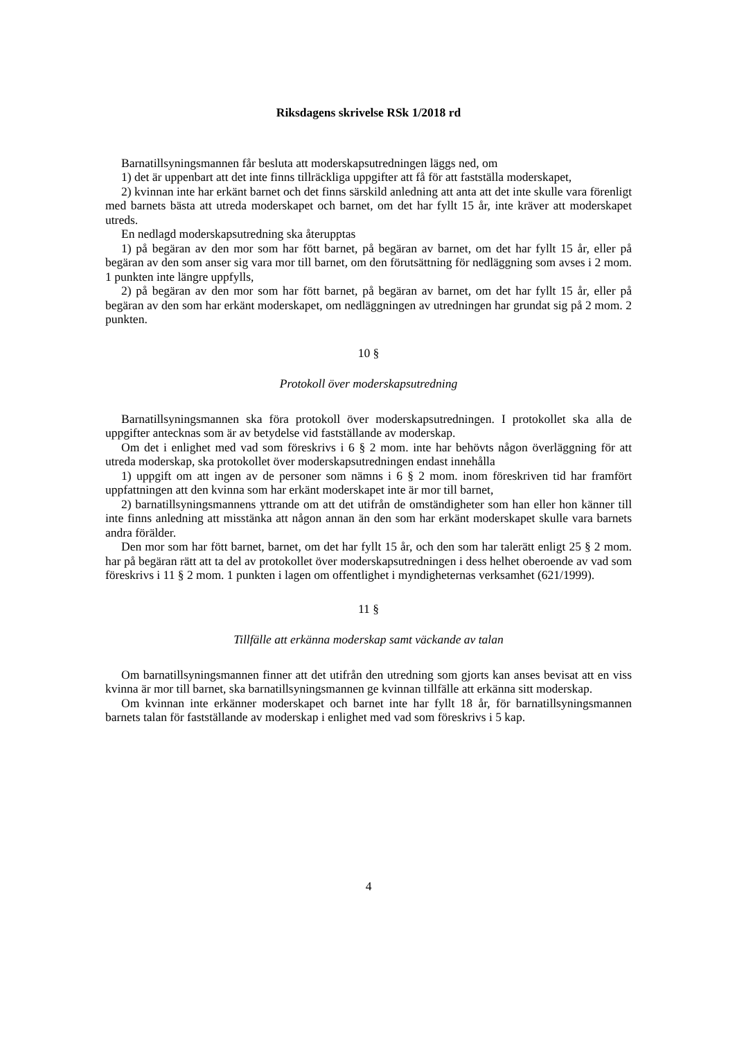Riksdagens skrivelse RSk 1/2018 rd
Barnatillsyningsmannen får besluta att moderskapsutredningen läggs ned, om
1) det är uppenbart att det inte finns tillräckliga uppgifter att få för att fastställa moderskapet,
2) kvinnan inte har erkänt barnet och det finns särskild anledning att anta att det inte skulle vara förenligt med barnets bästa att utreda moderskapet och barnet, om det har fyllt 15 år, inte kräver att moderskapet utreds.
En nedlagd moderskapsutredning ska återupptas
1) på begäran av den mor som har fött barnet, på begäran av barnet, om det har fyllt 15 år, eller på begäran av den som anser sig vara mor till barnet, om den förutsättning för nedläggning som avses i 2 mom. 1 punkten inte längre uppfylls,
2) på begäran av den mor som har fött barnet, på begäran av barnet, om det har fyllt 15 år, eller på begäran av den som har erkänt moderskapet, om nedläggningen av utredningen har grundat sig på 2 mom. 2 punkten.
10 §
Protokoll över moderskapsutredning
Barnatillsyningsmannen ska föra protokoll över moderskapsutredningen. I protokollet ska alla de uppgifter antecknas som är av betydelse vid fastställande av moderskap.
Om det i enlighet med vad som föreskrivs i 6 § 2 mom. inte har behövts någon överläggning för att utreda moderskap, ska protokollet över moderskapsutredningen endast innehålla
1) uppgift om att ingen av de personer som nämns i 6 § 2 mom. inom föreskriven tid har framfört uppfattningen att den kvinna som har erkänt moderskapet inte är mor till barnet,
2) barnatillsyningsmannens yttrande om att det utifrån de omständigheter som han eller hon känner till inte finns anledning att misstänka att någon annan än den som har erkänt moderskapet skulle vara barnets andra förälder.
Den mor som har fött barnet, barnet, om det har fyllt 15 år, och den som har talerätt enligt 25 § 2 mom. har på begäran rätt att ta del av protokollet över moderskapsutredningen i dess helhet oberoende av vad som föreskrivs i 11 § 2 mom. 1 punkten i lagen om offentlighet i myndigheternas verksamhet (621/1999).
11 §
Tillfälle att erkänna moderskap samt väckande av talan
Om barnatillsyningsmannen finner att det utifrån den utredning som gjorts kan anses bevisat att en viss kvinna är mor till barnet, ska barnatillsyningsmannen ge kvinnan tillfälle att erkänna sitt moderskap.
Om kvinnan inte erkänner moderskapet och barnet inte har fyllt 18 år, för barnatillsyningsmannen barnets talan för fastställande av moderskap i enlighet med vad som föreskrivs i 5 kap.
4